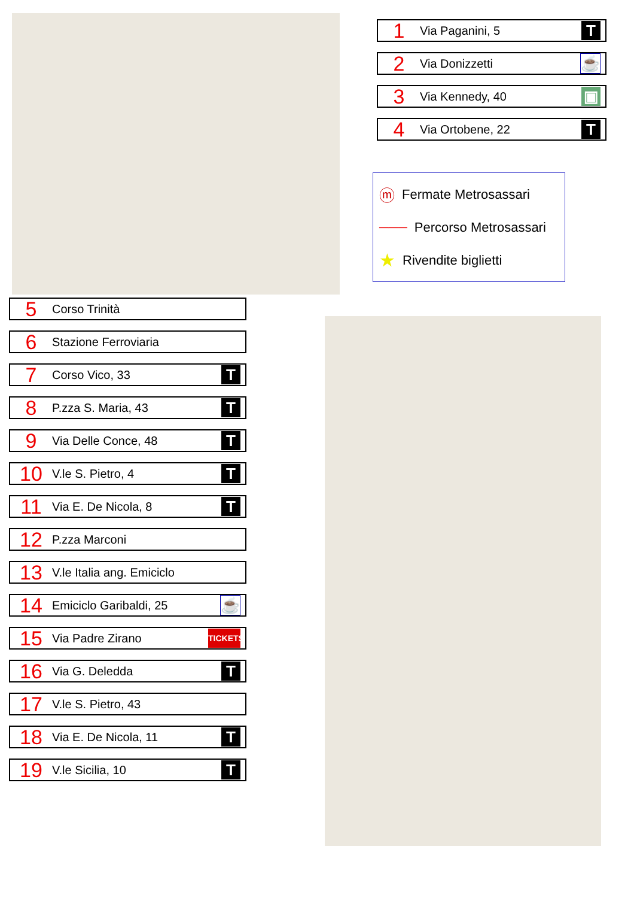1 Via Paganini, 5 T
2 Via Donizzetti ☕
3 Via Kennedy, 40 ▣
4 Via Ortobene, 22 T
ⓜ Fermate Metrosassari
─── Percorso Metrosassari
★ Rivendite biglietti
5 Corso Trinità
6 Stazione Ferroviaria
7 Corso Vico, 33 T
8 P.zza S. Maria, 43 T
9 Via Delle Conce, 48 T
10 V.le S. Pietro, 4 T
11 Via E. De Nicola, 8 T
12 P.zza Marconi
13 V.le Italia ang. Emiciclo
14 Emiciclo Garibaldi, 25 ☕
15 Via Padre Zirano TICKETS
16 Via G. Deledda T
17 V.le S. Pietro, 43
18 Via E. De Nicola, 11 T
19 V.le Sicilia, 10 T